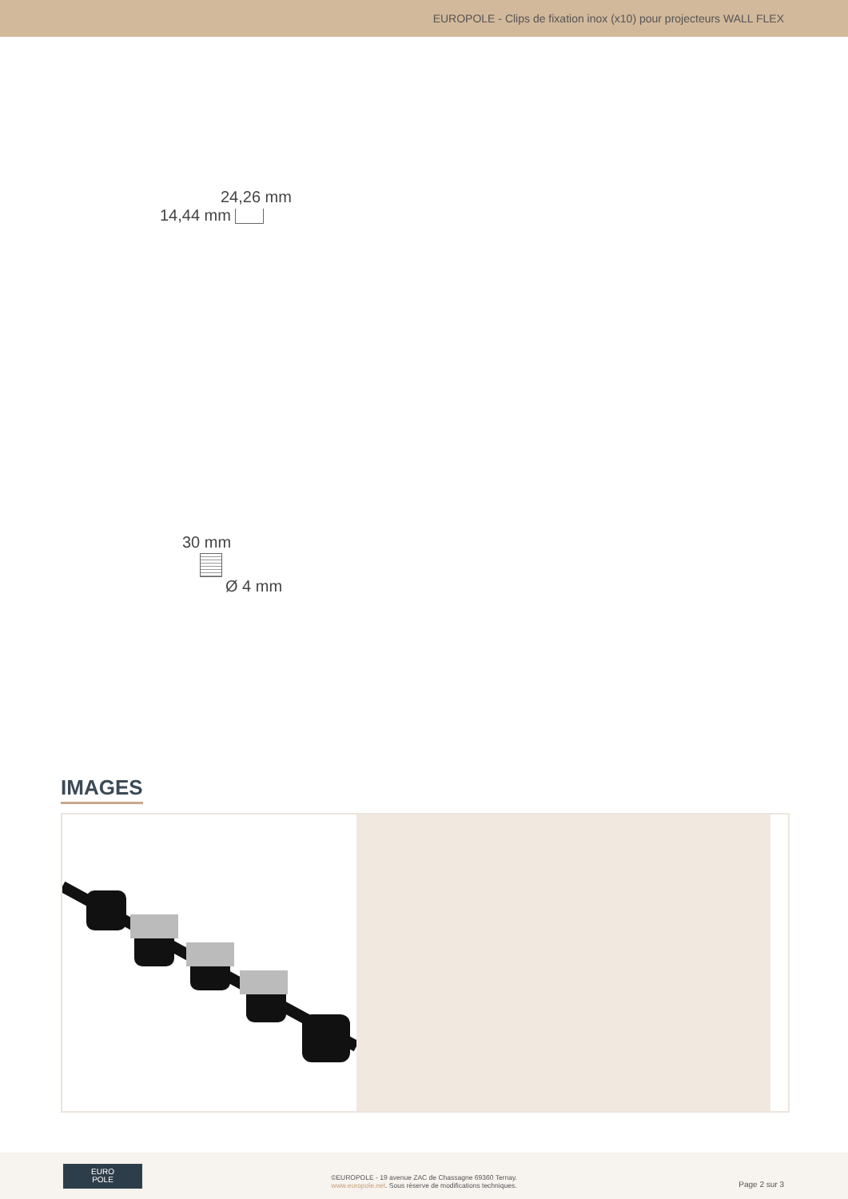EUROPOLE - Clips de fixation inox (x10) pour projecteurs WALL FLEX
24,26 mm
14,44 mm
30 mm
Ø 4 mm
IMAGES
EURO
POLE
©EUROPOLE - 19 avenue ZAC de Chassagne 69360 Ternay.
www.europole.net. Sous réserve de modifications techniques.
Page 2 sur 3